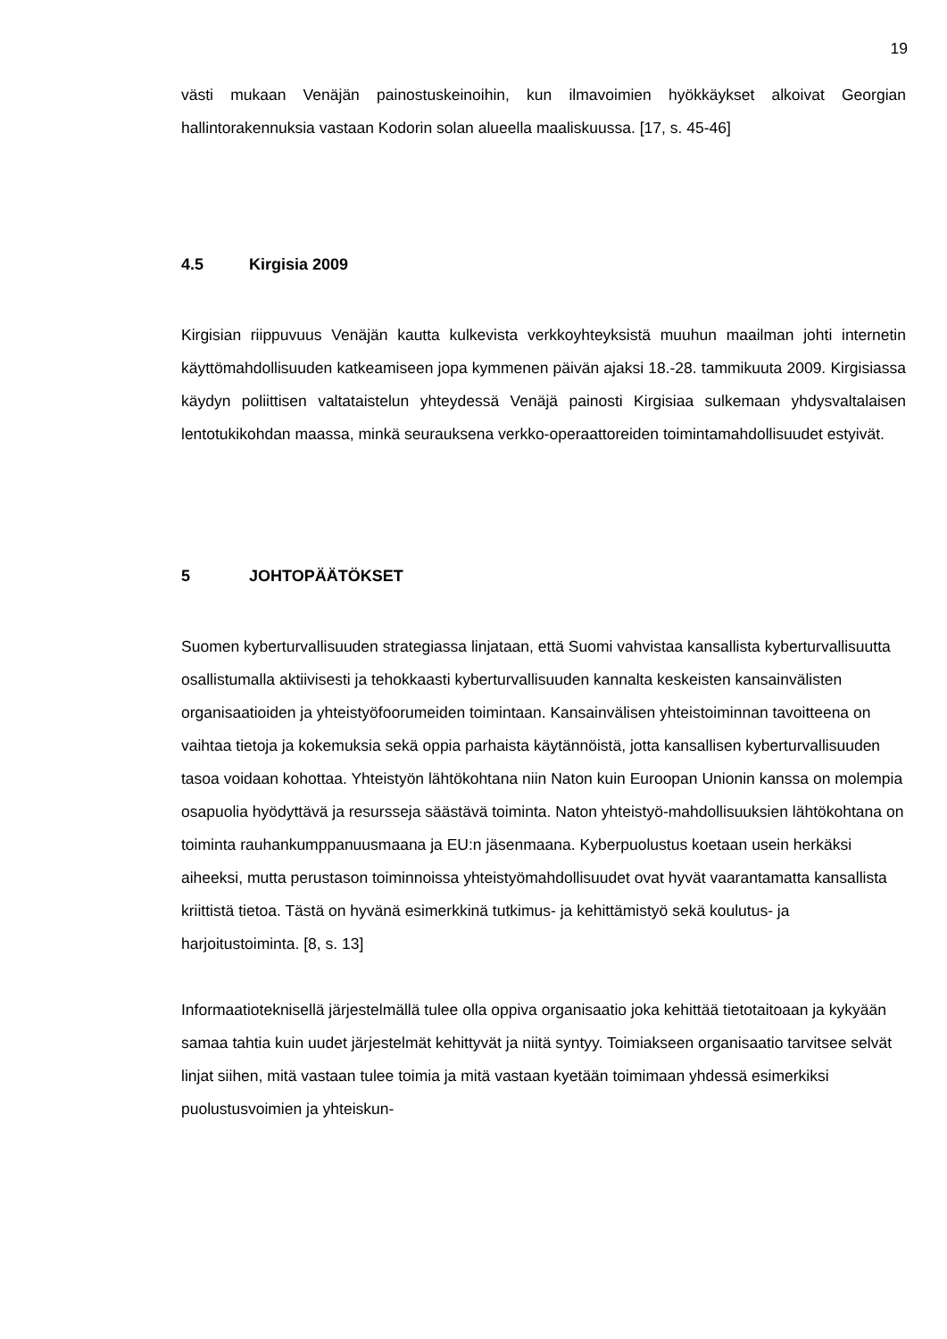19
västi mukaan Venäjän painostuskeinoihin, kun ilmavoimien hyökkäykset alkoivat Georgian hallintorakennuksia vastaan Kodorin solan alueella maaliskuussa. [17, s. 45-46]
4.5 Kirgisia 2009
Kirgisian riippuvuus Venäjän kautta kulkevista verkkoyhteyksistä muuhun maailman johti internetin käyttömahdollisuuden katkeamiseen jopa kymmenen päivän ajaksi 18.-28. tammikuuta 2009. Kirgisiassa käydyn poliittisen valtataistelun yhteydessä Venäjä painosti Kirgisiaa sulkemaan yhdysvaltalaisen lentotukikohdan maassa, minkä seurauksena verkko-operaattoreiden toimintamahdollisuudet estyivät.
5 JOHTOPÄÄTÖKSET
Suomen kyberturvallisuuden strategiassa linjataan, että Suomi vahvistaa kansallista kyberturvallisuutta osallistumalla aktiivisesti ja tehokkaasti kyberturvallisuuden kannalta keskeisten kansainvälisten organisaatioiden ja yhteistyöfoorumeiden toimintaan. Kansainvälisen yhteistoiminnan tavoitteena on vaihtaa tietoja ja kokemuksia sekä oppia parhaista käytännöistä, jotta kansallisen kyberturvallisuuden tasoa voidaan kohottaa. Yhteistyön lähtökohtana niin Naton kuin Euroopan Unionin kanssa on molempia osapuolia hyödyttävä ja resursseja säästävä toiminta. Naton yhteistyö-mahdollisuuksien lähtökohtana on toiminta rauhankumppanuusmaana ja EU:n jäsenmaana. Kyberpuolustus koetaan usein herkäksi aiheeksi, mutta perustason toiminnoissa yhteistyömahdollisuudet ovat hyvät vaarantamatta kansallista kriittistä tietoa. Tästä on hyvänä esimerkkinä tutkimus- ja kehittämistyö sekä koulutus- ja harjoitustoiminta. [8, s. 13]
Informaatioteknisellä järjestelmällä tulee olla oppiva organisaatio joka kehittää tietotaitoaan ja kykyään samaa tahtia kuin uudet järjestelmät kehittyvät ja niitä syntyy. Toimiakseen organisaatio tarvitsee selvät linjat siihen, mitä vastaan tulee toimia ja mitä vastaan kyetään toimimaan yhdessä esimerkiksi puolustusvoimien ja yhteiskun-